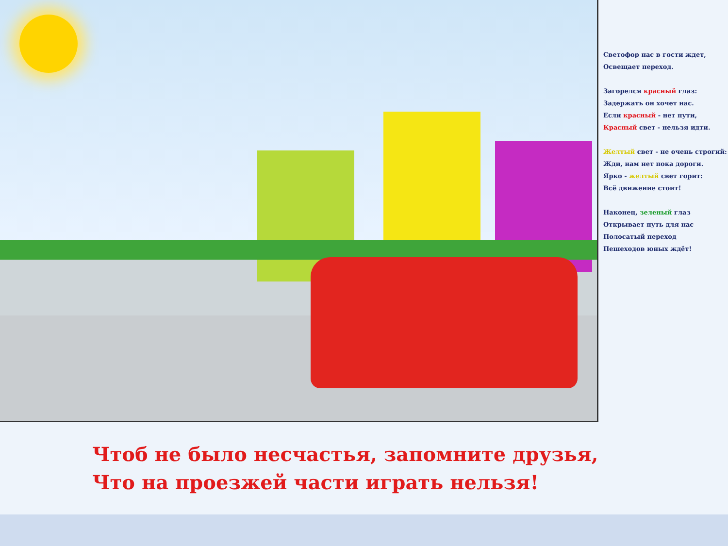Светофор нас в гости ждет,
Освещает переход.
Загорелся красный глаз:
Задержать он хочет нас.
Если красный - нет пути,
Красный свет - нельзя идти.
Желтый свет - не очень строгий:
Жди, нам нет пока дороги.
Ярко - желтый свет горит:
Всё движение стоит!
Наконец, зеленый глаз
Открывает путь для нас
Полосатый переход
Пешеходов юных ждёт!
Чтоб не было несчастья, запомните друзья,
Что на проезжей части играть нельзя!